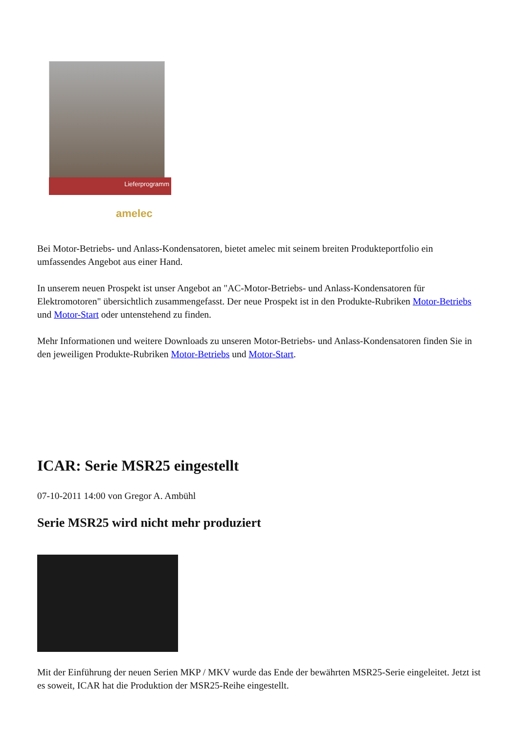Lieferprogramm
amelec
Bei Motor-Betriebs- und Anlass-Kondensatoren, bietet amelec mit seinem breiten Produkteportfolio ein umfassendes Angebot aus einer Hand.
In unserem neuen Prospekt ist unser Angebot an "AC-Motor-Betriebs- und Anlass-Kondensatoren für Elektromotoren" übersichtlich zusammengefasst. Der neue Prospekt ist in den Produkte-Rubriken Motor-Betriebs und Motor-Start oder untenstehend zu finden.
Mehr Informationen und weitere Downloads zu unseren Motor-Betriebs- und Anlass-Kondensatoren finden Sie in den jeweiligen Produkte-Rubriken Motor-Betriebs und Motor-Start.
ICAR: Serie MSR25 eingestellt
07-10-2011 14:00 von Gregor A. Ambühl
Serie MSR25 wird nicht mehr produziert
Mit der Einführung der neuen Serien MKP / MKV wurde das Ende der bewährten MSR25-Serie eingeleitet. Jetzt ist es soweit, ICAR hat die Produktion der MSR25-Reihe eingestellt.